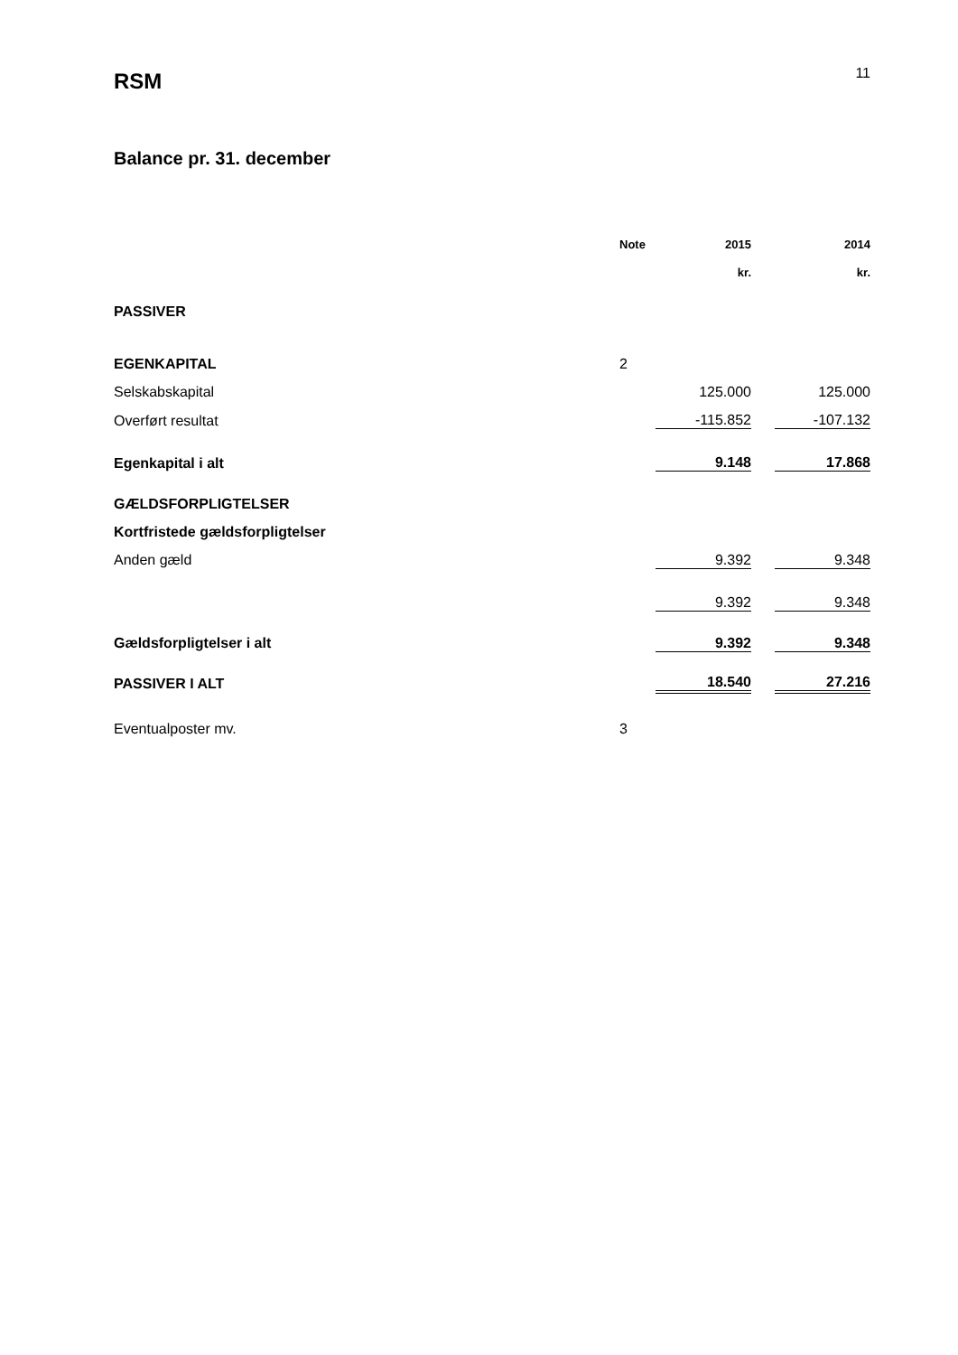RSM
11
Balance pr. 31. december
| | Note | 2015 | | 2014 |
| | | kr. | | kr. |
| PASSIVER | | | | |
| EGENKAPITAL | 2 | | | |
| Selskabskapital | | 125.000 | | 125.000 |
| Overført resultat | | -115.852 | | -107.132 |
| Egenkapital i alt | | 9.148 | | 17.868 |
| GÆLDSFORPLIGTELSER | | | | |
| Kortfristede gældsforpligtelser | | | | |
| Anden gæld | | 9.392 | | 9.348 |
| | | 9.392 | | 9.348 |
| Gældsforpligtelser i alt | | 9.392 | | 9.348 |
| PASSIVER I ALT | | 18.540 | | 27.216 |
| Eventualposter mv. | 3 | | | |